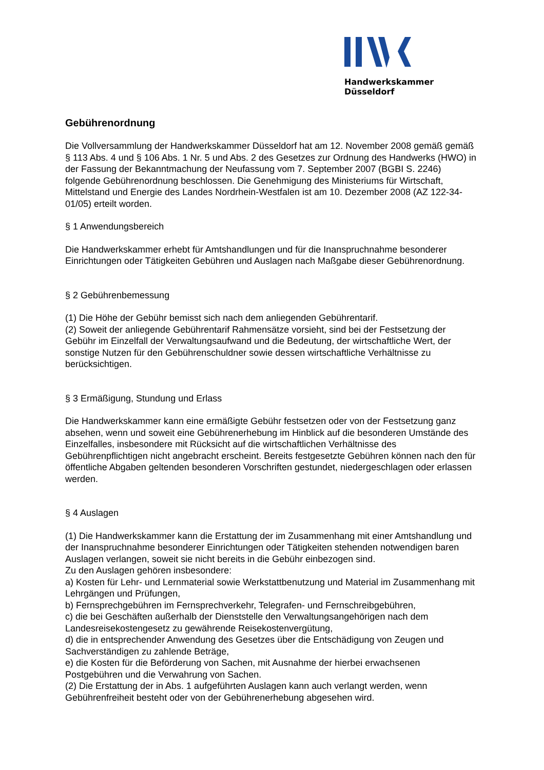Handwerkskammer Düsseldorf
Gebührenordnung
Die Vollversammlung der Handwerkskammer Düsseldorf hat am 12. November 2008 gemäß gemäß § 113 Abs. 4 und § 106 Abs. 1 Nr. 5 und Abs. 2 des Gesetzes zur Ordnung des Handwerks (HWO) in der Fassung der Bekanntmachung der Neufassung vom 7. September 2007 (BGBI S. 2246) folgende Gebührenordnung beschlossen. Die Genehmigung des Ministeriums für Wirtschaft, Mittelstand und Energie des Landes Nordrhein-Westfalen ist am 10. Dezember 2008 (AZ 122-34-01/05) erteilt worden.
§ 1 Anwendungsbereich
Die Handwerkskammer erhebt für Amtshandlungen und für die Inanspruchnahme besonderer Einrichtungen oder Tätigkeiten Gebühren und Auslagen nach Maßgabe dieser Gebührenordnung.
§ 2 Gebührenbemessung
(1) Die Höhe der Gebühr bemisst sich nach dem anliegenden Gebührentarif.
(2) Soweit der anliegende Gebührentarif Rahmensätze vorsieht, sind bei der Festsetzung der Gebühr im Einzelfall der Verwaltungsaufwand und die Bedeutung, der wirtschaftliche Wert, der sonstige Nutzen für den Gebührenschuldner sowie dessen wirtschaftliche Verhältnisse zu berücksichtigen.
§ 3 Ermäßigung, Stundung und Erlass
Die Handwerkskammer kann eine ermäßigte Gebühr festsetzen oder von der Festsetzung ganz absehen, wenn und soweit eine Gebührenerhebung im Hinblick auf die besonderen Umstände des Einzelfalles, insbesondere mit Rücksicht auf die wirtschaftlichen Verhältnisse des Gebührenpflichtigen nicht angebracht erscheint. Bereits festgesetzte Gebühren können nach den für öffentliche Abgaben geltenden besonderen Vorschriften gestundet, niedergeschlagen oder erlassen werden.
§ 4 Auslagen
(1) Die Handwerkskammer kann die Erstattung der im Zusammenhang mit einer Amtshandlung und der Inanspruchnahme besonderer Einrichtungen oder Tätigkeiten stehenden notwendigen baren Auslagen verlangen, soweit sie nicht bereits in die Gebühr einbezogen sind.
Zu den Auslagen gehören insbesondere:
a) Kosten für Lehr- und Lernmaterial sowie Werkstattbenutzung und Material im Zusammenhang mit Lehrgängen und Prüfungen,
b) Fernsprechgebühren im Fernsprechverkehr, Telegrafen- und Fernschreibgebühren,
c) die bei Geschäften außerhalb der Dienststelle den Verwaltungsangehörigen nach dem Landesreisekostengesetz zu gewährende Reisekostenvergütung,
d) die in entsprechender Anwendung des Gesetzes über die Entschädigung von Zeugen und Sachverständigen zu zahlende Beträge,
e) die Kosten für die Beförderung von Sachen, mit Ausnahme der hierbei erwachsenen Postgebühren und die Verwahrung von Sachen.
(2) Die Erstattung der in Abs. 1 aufgeführten Auslagen kann auch verlangt werden, wenn Gebührenfreiheit besteht oder von der Gebührenerhebung abgesehen wird.